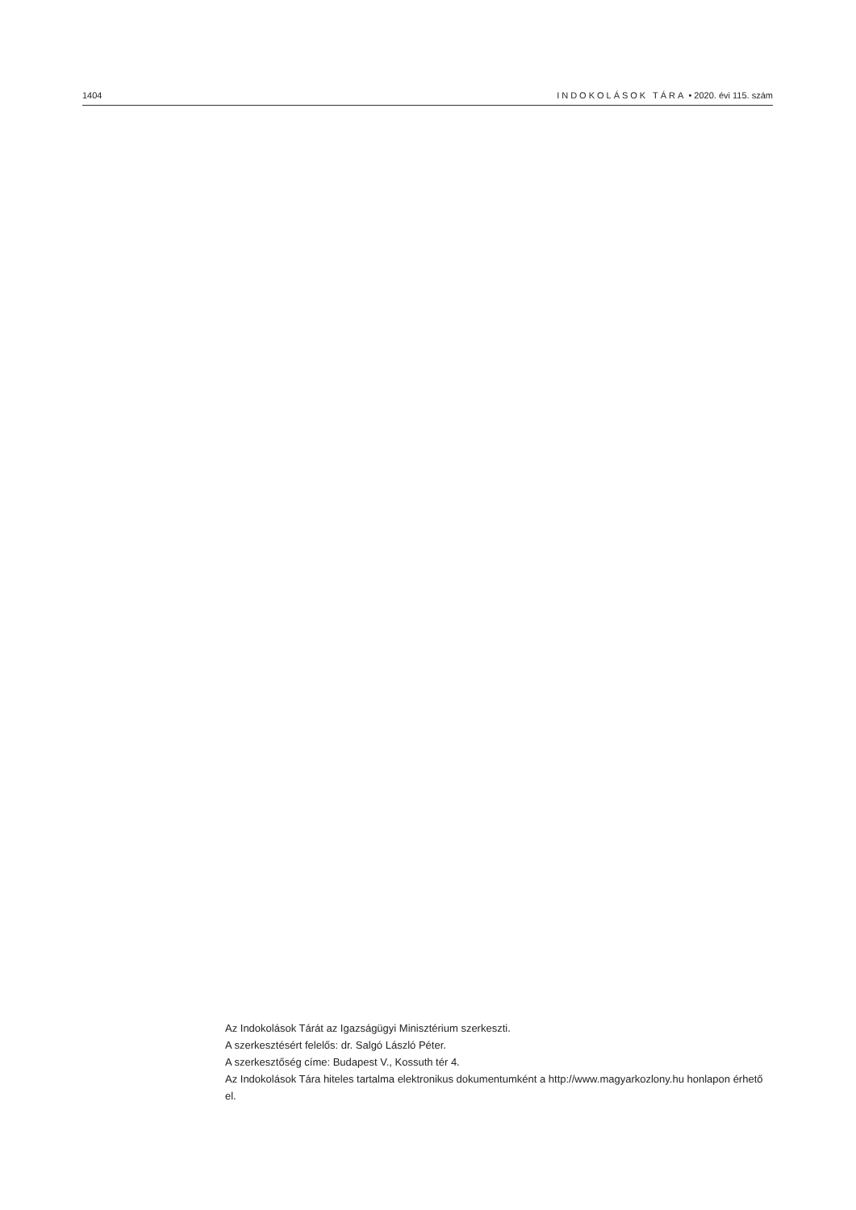1404 INDOKOLÁSOK TÁRA • 2020. évi 115. szám
Az Indokolások Tárát az Igazságügyi Minisztérium szerkeszti.
A szerkesztésért felelős: dr. Salgó László Péter.
A szerkesztőség címe: Budapest V., Kossuth tér 4.
Az Indokolások Tára hiteles tartalma elektronikus dokumentumként a http://www.magyarkozlony.hu honlapon érhető el.